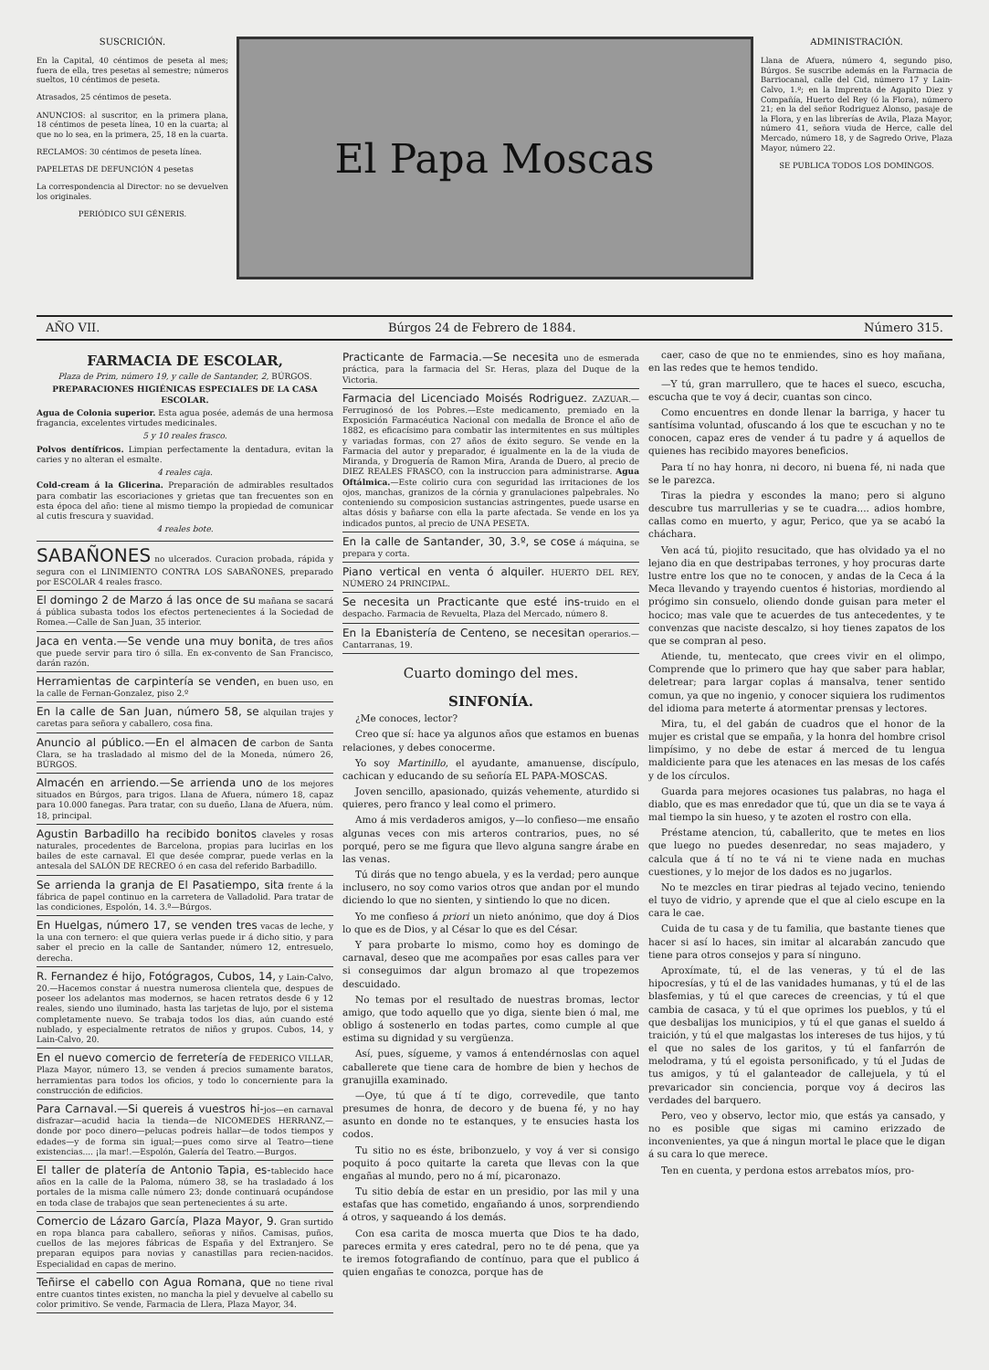SUSCRICIÓN.
En la Capital, 40 céntimos de peseta al mes; fuera de ella, tres pesetas al semestre; números sueltos, 10 céntimos de peseta.
Atrasados, 25 céntimos de peseta.
ANUNCIOS: al suscritor, en la primera plana, 18 céntimos de peseta línea, 10 en la cuarta; al que no lo sea, en la primera, 25, 18 en la cuarta.
RECLAMOS: 30 céntimos de peseta línea.
PAPELETAS DE DEFUNCIÓN 4 pesetas
La correspondencia al Director: no se devuelven los originales.
PERIÓDICO SUI GÉNERIS.
El Papa Moscas
ADMINISTRACIÓN.
Llana de Afuera, número 4, segundo piso, Búrgos. Se suscribe además en la Farmacia de Barriocanal, calle del Cid, número 17 y Lain-Calvo, 1.º; en la Imprenta de Agapito Diez y Compañía, Huerto del Rey (ó la Flora), número 21; en la del señor Rodriguez Alonso, pasaje de la Flora, y en las librerías de Avila, Plaza Mayor, número 41, señora viuda de Herce, calle del Mercado, número 18, y de Sagredo Orive, Plaza Mayor, número 22.
SE PUBLICA TODOS LOS DOMINGOS.
AÑO VII. Búrgos 24 de Febrero de 1884. Número 315.
FARMACIA DE ESCOLAR,
Plaza de Prim, número 19, y calle de Santander, 2, BÚRGOS.
PREPARACIONES HIGIÉNICAS ESPECIALES DE LA CASA ESCOLAR.
Agua de Colonia superior. Esta agua posée, además de una hermosa fragancia, excelentes virtudes medicinales.
5 y 10 reales frasco.
Polvos dentífricos. Limpian perfectamente la dentadura, evitan la caries y no alteran el esmalte.
4 reales caja.
Cold-cream á la Glicerina. Preparación de admirables resultados para combatir las escoriaciones y grietas que tan frecuentes son en esta época del año: tiene al mismo tiempo la propiedad de comunicar al cutis frescura y suavidad.
4 reales bote.
SABAÑONES no ulcerados. Curacion probada, rápida y segura con el LINIMIENTO CONTRA LOS SABAÑONES, preparado por ESCOLAR 4 reales frasco.
El domingo 2 de Marzo á las once de su mañana se sacará á pública subasta todos los efectos pertenecientes á la Sociedad de Romea.—Calle de San Juan, 35 interior.
Jaca en venta.—Se vende una muy bonita, de tres años que puede servir para tiro ó silla. En ex-convento de San Francisco, darán razón.
Herramientas de carpintería se venden, en buen uso, en la calle de Fernan-Gonzalez, piso 2.º
En la calle de San Juan, número 58, se alquilan trajes y caretas para señora y caballero, cosa fina.
Anuncio al público.—En el almacen de carbon de Santa Clara, se ha trasladado al mismo del de la Moneda, número 26, BÚRGOS.
Almacén en arriendo.—Se arrienda uno de los mejores situados en Búrgos, para trigos. Llana de Afuera, número 18, capaz para 10.000 fanegas. Para tratar, con su dueño, Llana de Afuera, núm. 18, principal.
Agustin Barbadillo ha recibido bonitos claveles y rosas naturales, procedentes de Barcelona, propias para lucirlas en los bailes de este carnaval. El que desée comprar, puede verlas en la antesala del SALÓN DE RECREO ó en casa del referido Barbadillo.
Se arrienda la granja de El Pasatiempo, sita frente á la fábrica de papel continuo en la carretera de Valladolid. Para tratar de las condiciones, Espolón, 14. 3.º—Búrgos.
En Huelgas, número 17, se venden tres vacas de leche, y la una con ternero: el que quiera verlas puede ir á dicho sitio, y para saber el precio en la calle de Santander, número 12, entresuelo, derecha.
R. Fernandez é hijo, Fotógragos, Cubos, 14, y Lain-Calvo, 20.—Hacemos constar á nuestra numerosa clientela que, despues de poseer los adelantos mas modernos, se hacen retratos desde 6 y 12 reales, siendo uno iluminado, hasta las tarjetas de lujo, por el sistema completamente nuevo. Se trabaja todos los dias, aún cuando esté nublado, y especialmente retratos de niños y grupos. Cubos, 14, y Lain-Calvo, 20.
En el nuevo comercio de ferretería de FEDERICO VILLAR, Plaza Mayor, número 13, se venden á precios sumamente baratos, herramientas para todos los oficios, y todo lo concerniente para la construcción de edificios.
Para Carnaval.—Si quereis á vuestros hi-jos—en carnaval disfrazar—acudid hacia la tienda—de NICOMEDES HERRANZ,—donde por poco dinero—pelucas podreis hallar—de todos tiempos y edades—y de forma sin igual;—pues como sirve al Teatro—tiene existencias.... ¡la mar!.—Espolón, Galería del Teatro.—Burgos.
El taller de platería de Antonio Tapia, es-tablecido hace años en la calle de la Paloma, número 38, se ha trasladado á los portales de la misma calle número 23; donde continuará ocupándose en toda clase de trabajos que sean pertenecientes á su arte.
Comercio de Lázaro García, Plaza Mayor, 9. Gran surtido en ropa blanca para caballero, señoras y niños. Camisas, puños, cuellos de las mejores fábricas de España y del Extranjero. Se preparan equipos para novias y canastillas para recien-nacidos. Especialidad en capas de merino.
Teñirse el cabello con Agua Romana, que no tiene rival entre cuantos tintes existen, no mancha la piel y devuelve al cabello su color primitivo. Se vende, Farmacia de Llera, Plaza Mayor, 34.
Practicante de Farmacia.—Se necesita uno de esmerada práctica, para la farmacia del Sr. Heras, plaza del Duque de la Victoria.
Farmacia del Licenciado Moisés Rodriguez. ZAZUAR.—Ferruginosó de los Pobres.—Este medicamento, premiado en la Exposición Farmacéutica Nacional con medalla de Bronce el año de 1882, es eficacísimo para combatir las intermitentes en sus múltiples y variadas formas, con 27 años de éxito seguro. Se vende en la Farmacia del autor y preparador, é igualmente en la de la viuda de Miranda, y Droguería de Ramon Mira, Aranda de Duero, al precio de DIEZ REALES FRASCO, con la instruccion para administrarse. Agua Oftálmica.—Este colirio cura con seguridad las irritaciones de los ojos, manchas, granizos de la córnia y granulaciones palpebrales. No conteniendo su composicion sustancias astringentes, puede usarse en altas dósis y bañarse con ella la parte afectada. Se vende en los ya indicados puntos, al precio de UNA PESETA.
En la calle de Santander, 30, 3.º, se cose á máquina, se prepara y corta.
Piano vertical en venta ó alquiler. HUERTO DEL REY, NÚMERO 24 PRINCIPAL.
Se necesita un Practicante que esté ins-truido en el despacho. Farmacia de Revuelta, Plaza del Mercado, número 8.
En la Ebanistería de Centeno, se necesitan operarios.—Cantarranas, 19.
Cuarto domingo del mes.
SINFONÍA.
¿Me conoces, lector?
Creo que sí: hace ya algunos años que estamos en buenas relaciones, y debes conocerme.
Yo soy Martinillo, el ayudante, amanuense, discípulo, cachican y educando de su señoría EL PAPA-MOSCAS.
Joven sencillo, apasionado, quizás vehemente, aturdido si quieres, pero franco y leal como el primero.
Amo á mis verdaderos amigos, y—lo confieso—me ensaño algunas veces con mis arteros contrarios, pues, no sé porqué, pero se me figura que llevo alguna sangre árabe en las venas.
Tú dirás que no tengo abuela, y es la verdad; pero aunque inclusero, no soy como varios otros que andan por el mundo diciendo lo que no sienten, y sintiendo lo que no dicen.
Yo me confieso á priori un nieto anónimo, que doy á Dios lo que es de Dios, y al César lo que es del César.
Y para probarte lo mismo, como hoy es domingo de carnaval, deseo que me acompañes por esas calles para ver si conseguimos dar algun bromazo al que tropezemos descuidado.
No temas por el resultado de nuestras bromas, lector amigo, que todo aquello que yo diga, siente bien ó mal, me obligo á sostenerlo en todas partes, como cumple al que estima su dignidad y su vergüenza.
Así, pues, sígueme, y vamos á entendérnoslas con aquel caballerete que tiene cara de hombre de bien y hechos de granujilla examinado.
—Oye, tú que á tí te digo, correvedile, que tanto presumes de honra, de decoro y de buena fé, y no hay asunto en donde no te estanques, y te ensucies hasta los codos.
Tu sitio no es éste, bribonzuelo, y voy á ver si consigo poquito á poco quitarte la careta que llevas con la que engañas al mundo, pero no á mí, picaronazo.
Tu sitio debía de estar en un presidio, por las mil y una estafas que has cometido, engañando á unos, sorprendiendo á otros, y saqueando á los demás.
Con esa carita de mosca muerta que Dios te ha dado, pareces ermita y eres catedral, pero no te dé pena, que ya te iremos fotografiando de contínuo, para que el publico á quien engañas te conozca, porque has de
caer, caso de que no te enmiendes, sino es hoy mañana, en las redes que te hemos tendido.
—Y tú, gran marrullero, que te haces el sueco, escucha, escucha que te voy á decir, cuantas son cinco.
Como encuentres en donde llenar la barriga, y hacer tu santísima voluntad, ofuscando á los que te escuchan y no te conocen, capaz eres de vender á tu padre y á aquellos de quienes has recibido mayores beneficios.
Para tí no hay honra, ni decoro, ni buena fé, ni nada que se le parezca.
Tiras la piedra y escondes la mano; pero si alguno descubre tus marrullerias y se te cuadra.... adios hombre, callas como en muerto, y agur, Perico, que ya se acabó la cháchara.
Ven acá tú, piojito resucitado, que has olvidado ya el no lejano dia en que destripabas terrones, y hoy procuras darte lustre entre los que no te conocen, y andas de la Ceca á la Meca llevando y trayendo cuentos é historias, mordiendo al prógimo sin consuelo, oliendo donde guisan para meter el hocico; mas vale que te acuerdes de tus antecedentes, y te convenzas que naciste descalzo, si hoy tienes zapatos de los que se compran al peso.
Atiende, tu, mentecato, que crees vivir en el olimpo, Comprende que lo primero que hay que saber para hablar, deletrear; para largar coplas á mansalva, tener sentido comun, ya que no ingenio, y conocer siquiera los rudimentos del idioma para meterte á atormentar prensas y lectores.
Mira, tu, el del gabán de cuadros que el honor de la mujer es cristal que se empaña, y la honra del hombre crisol limpísimo, y no debe de estar á merced de tu lengua maldiciente para que les atenaces en las mesas de los cafés y de los círculos.
Guarda para mejores ocasiones tus palabras, no haga el diablo, que es mas enredador que tú, que un dia se te vaya á mal tiempo la sin hueso, y te azoten el rostro con ella.
Préstame atencion, tú, caballerito, que te metes en lios que luego no puedes desenredar, no seas majadero, y calcula que á tí no te vá ni te viene nada en muchas cuestiones, y lo mejor de los dados es no jugarlos.
No te mezcles en tirar piedras al tejado vecino, teniendo el tuyo de vidrio, y aprende que el que al cielo escupe en la cara le cae.
Cuida de tu casa y de tu familia, que bastante tienes que hacer si así lo haces, sin imitar al alcarabán zancudo que tiene para otros consejos y para sí ninguno.
Aproxímate, tú, el de las veneras, y tú el de las hipocresías, y tú el de las vanidades humanas, y tú el de las blasfemias, y tú el que careces de creencias, y tú el que cambia de casaca, y tú el que oprimes los pueblos, y tú el que desbalijas los municipios, y tú el que ganas el sueldo á traición, y tú el que malgastas los intereses de tus hijos, y tú el que no sales de los garitos, y tú el fanfarrón de melodrama, y tú el egoista personificado, y tú el Judas de tus amigos, y tú el galanteador de callejuela, y tú el prevaricador sin conciencia, porque voy á deciros las verdades del barquero.
Pero, veo y observo, lector mio, que estás ya cansado, y no es posible que sigas mi camino erizzado de inconvenientes, ya que á ningun mortal le place que le digan á su cara lo que merece.
Ten en cuenta, y perdona estos arrebatos míos, pro-